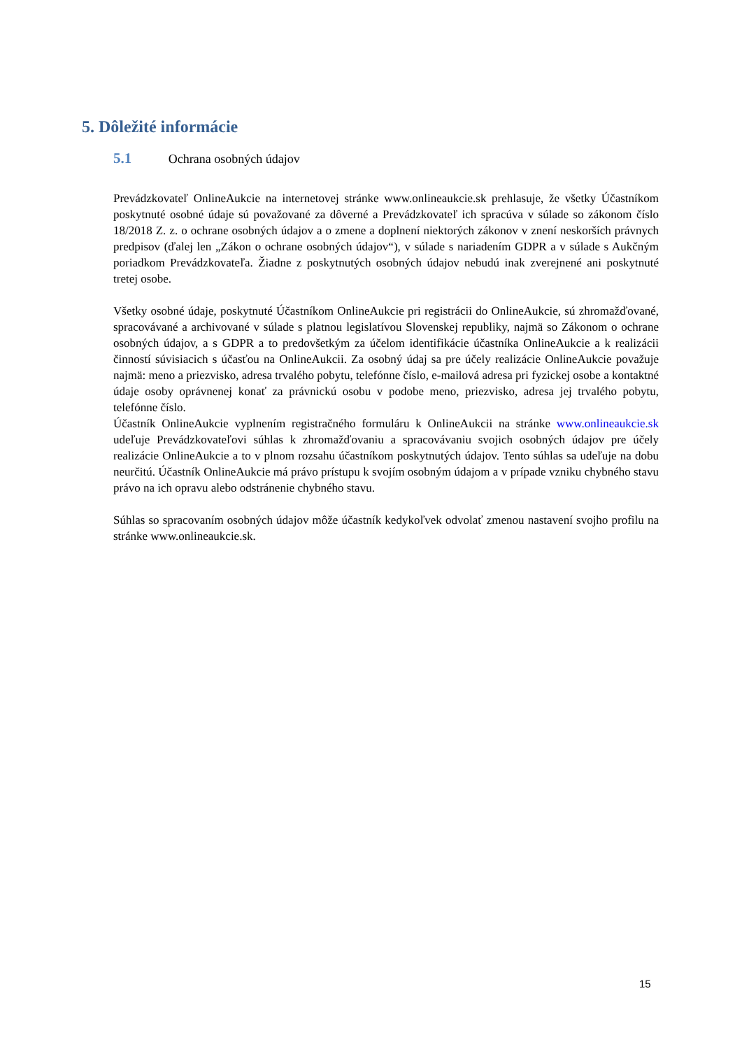5. Dôležité informácie
5.1 Ochrana osobných údajov
Prevádzkovateľ OnlineAukcie na internetovej stránke www.onlineaukcie.sk prehlasuje, že všetky Účastníkom poskytnuté osobné údaje sú považované za dôverné a Prevádzkovateľ ich spracúva v súlade so zákonom číslo 18/2018 Z. z. o ochrane osobných údajov a o zmene a doplnení niektorých zákonov v znení neskorších právnych predpisov (ďalej len „Zákon o ochrane osobných údajov“), v súlade s nariadením GDPR a v súlade s Aukčným poriadkom Prevádzkovateľa. Žiadne z poskytnutých osobných údajov nebudú inak zverejnené ani poskytnuté tretej osobe.
Všetky osobné údaje, poskytnuté Účastníkom OnlineAukcie pri registrácii do OnlineAukcie, sú zhromažďované, spracovávané a archivované v súlade s platnou legislatívou Slovenskej republiky, najmä so Zákonom o ochrane osobných údajov, a s GDPR a to predovšetkým za účelom identifikácie účastníka OnlineAukcie a k realizácii činností súvisiacich s účasťou na OnlineAukcii. Za osobný údaj sa pre účely realizácie OnlineAukcie považuje najmä: meno a priezvisko, adresa trvalého pobytu, telefónne číslo, e-mailová adresa pri fyzickej osobe a kontaktné údaje osoby oprávnenej konať za právnickú osobu v podobe meno, priezvisko, adresa jej trvalého pobytu, telefónne číslo.
Účastník OnlineAukcie vyplnením registračného formuláru k OnlineAukcii na stránke www.onlineaukcie.sk udeľuje Prevádzkovateľovi súhlas k zhromažďovaniu a spracovávaniu svojich osobných údajov pre účely realizácie OnlineAukcie a to v plnom rozsahu účastníkom poskytnutých údajov. Tento súhlas sa udeľuje na dobu neurčitú. Účastník OnlineAukcie má právo prístupu k svojím osobným údajom a v prípade vzniku chybného stavu právo na ich opravu alebo odstránenie chybného stavu.
Súhlas so spracovaním osobných údajov môže účastník kedykoľvek odvolať zmenou nastavení svojho profilu na stránke www.onlineaukcie.sk.
15